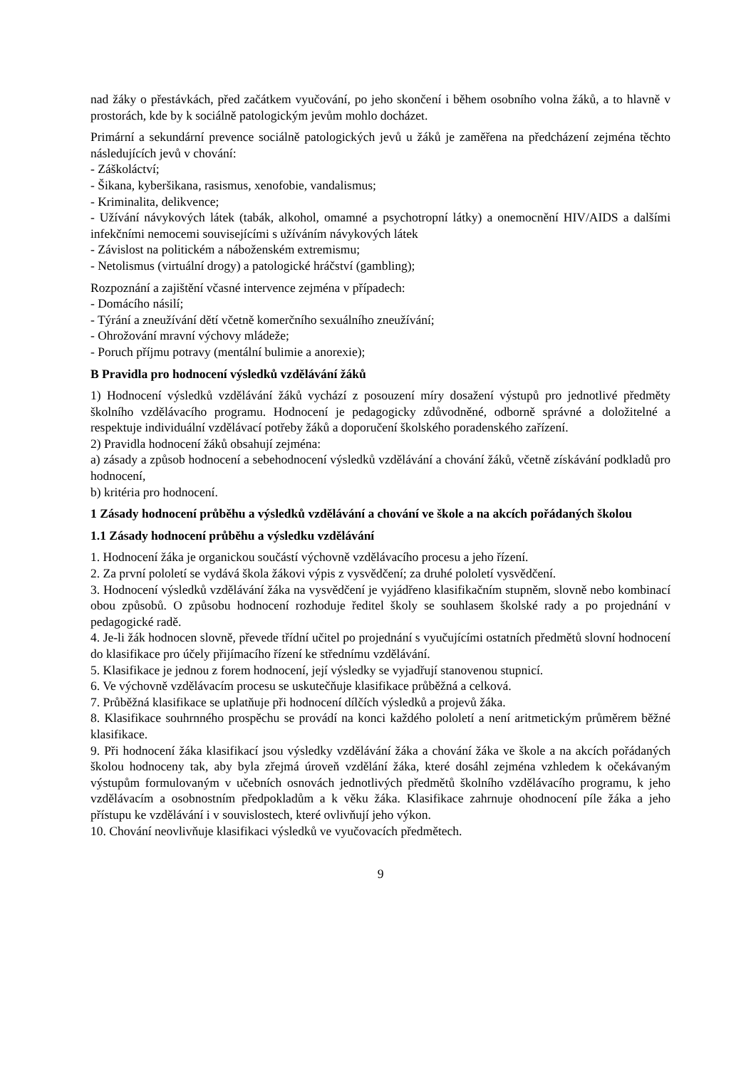nad žáky o přestávkách, před začátkem vyučování, po jeho skončení i během osobního volna žáků, a to hlavně v prostorách, kde by k sociálně patologickým jevům mohlo docházet.
Primární a sekundární prevence sociálně patologických jevů u žáků je zaměřena na předcházení zejména těchto následujících jevů v chování:
- Záškoláctví;
- Šikana, kyberšikana, rasismus, xenofobie, vandalismus;
- Kriminalita, delikvence;
- Užívání návykových látek (tabák, alkohol, omamné a psychotropní látky) a onemocnění HIV/AIDS a dalšími infekčními nemocemi souvisejícími s užíváním návykových látek
- Závislost na politickém a náboženském extremismu;
- Netolismus (virtuální drogy) a patologické hráčství (gambling);
Rozpoznání a zajištění včasné intervence zejména v případech:
- Domácího násilí;
- Týrání a zneužívání dětí včetně komerčního sexuálního zneužívání;
- Ohrožování mravní výchovy mládeže;
- Poruch příjmu potravy (mentální bulimie a anorexie);
B Pravidla pro hodnocení výsledků vzdělávání žáků
1) Hodnocení výsledků vzdělávání žáků vychází z posouzení míry dosažení výstupů pro jednotlivé předměty školního vzdělávacího programu. Hodnocení je pedagogicky zdůvodněné, odborně správné a doložitelné a respektuje individuální vzdělávací potřeby žáků a doporučení školského poradenského zařízení.
2) Pravidla hodnocení žáků obsahují zejména:
a) zásady a způsob hodnocení a sebehodnocení výsledků vzdělávání a chování žáků, včetně získávání podkladů pro hodnocení,
b) kritéria pro hodnocení.
1 Zásady hodnocení průběhu a výsledků vzdělávání a chování ve škole a na akcích pořádaných školou
1.1 Zásady hodnocení průběhu a výsledku vzdělávání
1. Hodnocení žáka je organickou součástí výchovně vzdělávacího procesu a jeho řízení.
2. Za první pololetí se vydává škola žákovi výpis z vysvědčení; za druhé pololetí vysvědčení.
3. Hodnocení výsledků vzdělávání žáka na vysvědčení je vyjádřeno klasifikačním stupněm, slovně nebo kombinací obou způsobů. O způsobu hodnocení rozhoduje ředitel školy se souhlasem školské rady a po projednání v pedagogické radě.
4. Je-li žák hodnocen slovně, převede třídní učitel po projednání s vyučujícími ostatních předmětů slovní hodnocení do klasifikace pro účely přijímacího řízení ke střednímu vzdělávání.
5. Klasifikace je jednou z forem hodnocení, její výsledky se vyjadřují stanovenou stupnicí.
6. Ve výchovně vzdělávacím procesu se uskutečňuje klasifikace průběžná a celková.
7. Průběžná klasifikace se uplatňuje při hodnocení dílčích výsledků a projevů žáka.
8. Klasifikace souhrnného prospěchu se provádí na konci každého pololetí a není aritmetickým průměrem běžné klasifikace.
9. Při hodnocení žáka klasifikací jsou výsledky vzdělávání žáka a chování žáka ve škole a na akcích pořádaných školou hodnoceny tak, aby byla zřejmá úroveň vzdělání žáka, které dosáhl zejména vzhledem k očekávaným výstupům formulovaným v učebních osnovách jednotlivých předmětů školního vzdělávacího programu, k jeho vzdělávacím a osobnostním předpokladům a k věku žáka. Klasifikace zahrnuje ohodnocení píle žáka a jeho přístupu ke vzdělávání i v souvislostech, které ovlivňují jeho výkon.
10. Chování neovlivňuje klasifikaci výsledků ve vyučovacích předmětech.
9